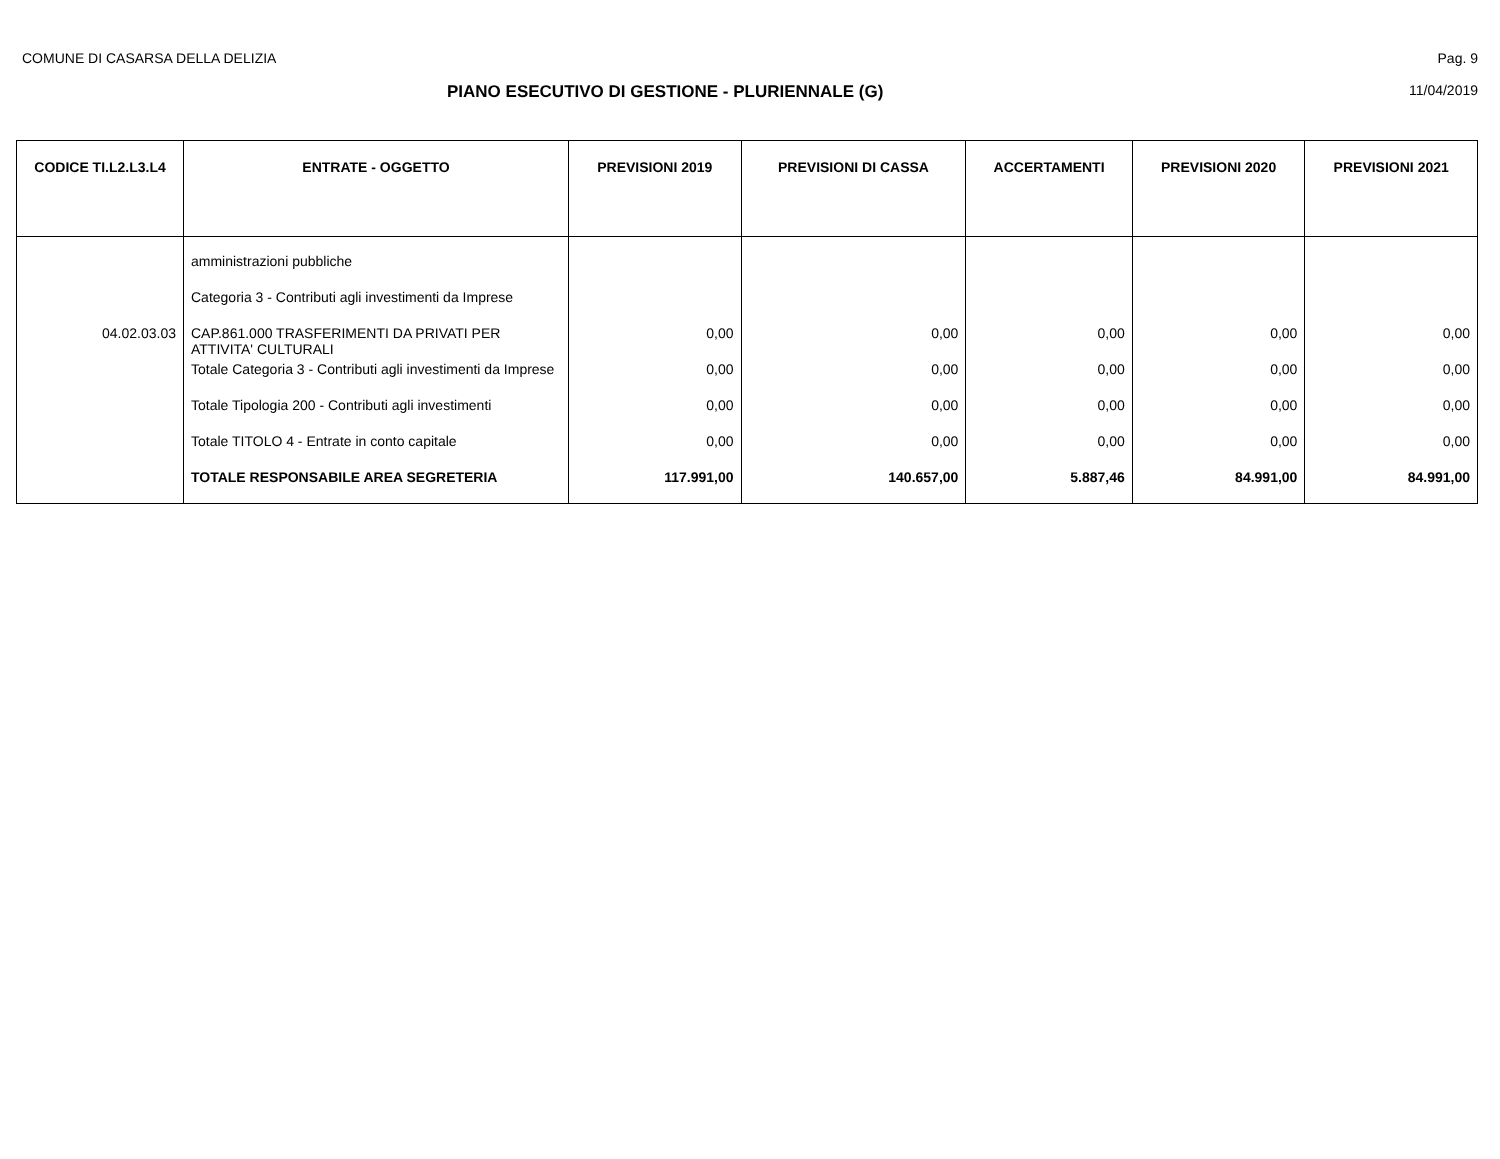COMUNE DI CASARSA DELLA DELIZIA Pag. 9
PIANO ESECUTIVO DI GESTIONE - PLURIENNALE (G) 11/04/2019
| CODICE TI.L2.L3.L4 | ENTRATE - OGGETTO | PREVISIONI 2019 | PREVISIONI DI CASSA | ACCERTAMENTI | PREVISIONI 2020 | PREVISIONI 2021 |
| --- | --- | --- | --- | --- | --- | --- |
| | amministrazioni pubbliche | | | | | |
| | Categoria 3 - Contributi agli investimenti da Imprese | | | | | |
| 04.02.03.03 | CAP.861.000 TRASFERIMENTI DA PRIVATI PER ATTIVITA' CULTURALI | 0,00 | 0,00 | 0,00 | 0,00 | 0,00 |
| | Totale Categoria 3 - Contributi agli investimenti da Imprese | 0,00 | 0,00 | 0,00 | 0,00 | 0,00 |
| | Totale Tipologia 200 - Contributi agli investimenti | 0,00 | 0,00 | 0,00 | 0,00 | 0,00 |
| | Totale TITOLO 4 - Entrate in conto capitale | 0,00 | 0,00 | 0,00 | 0,00 | 0,00 |
| | TOTALE RESPONSABILE AREA SEGRETERIA | 117.991,00 | 140.657,00 | 5.887,46 | 84.991,00 | 84.991,00 |